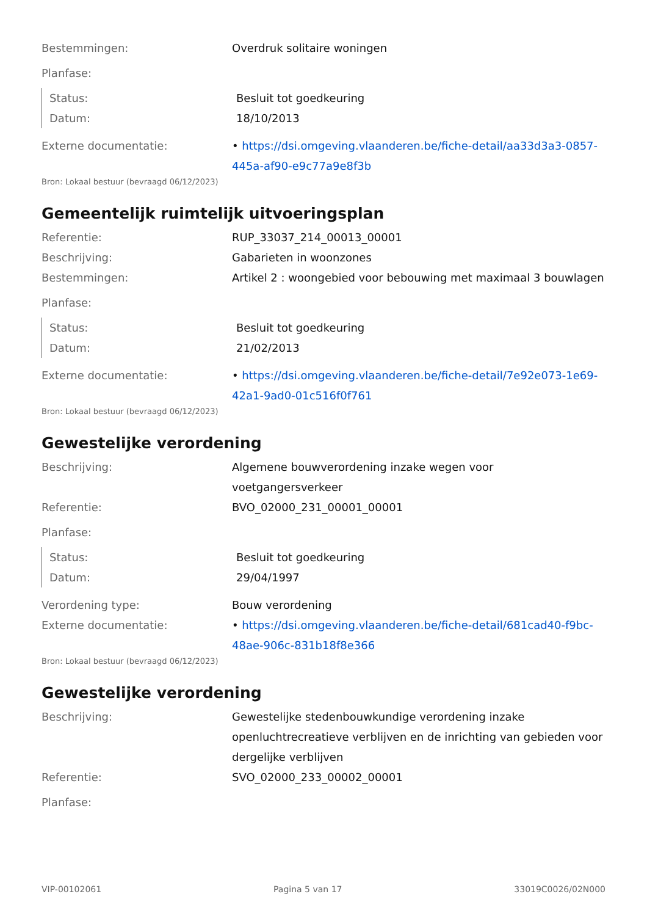Bestemmingen: Overdruk solitaire woningen
Planfase:
Status: Besluit tot goedkeuring
Datum: 18/10/2013
Externe documentatie: • https://dsi.omgeving.vlaanderen.be/fiche-detail/aa33d3a3-0857-445a-af90-e9c77a9e8f3b
Bron: Lokaal bestuur (bevraagd 06/12/2023)
Gemeentelijk ruimtelijk uitvoeringsplan
Referentie: RUP_33037_214_00013_00001
Beschrijving: Gabarieten in woonzones
Bestemmingen: Artikel 2 : woongebied voor bebouwing met maximaal 3 bouwlagen
Planfase:
Status: Besluit tot goedkeuring
Datum: 21/02/2013
Externe documentatie: • https://dsi.omgeving.vlaanderen.be/fiche-detail/7e92e073-1e69-42a1-9ad0-01c516f0f761
Bron: Lokaal bestuur (bevraagd 06/12/2023)
Gewestelijke verordening
Beschrijving: Algemene bouwverordening inzake wegen voor voetgangersverkeer
Referentie: BVO_02000_231_00001_00001
Planfase:
Status: Besluit tot goedkeuring
Datum: 29/04/1997
Verordening type: Bouw verordening
Externe documentatie: • https://dsi.omgeving.vlaanderen.be/fiche-detail/681cad40-f9bc-48ae-906c-831b18f8e366
Bron: Lokaal bestuur (bevraagd 06/12/2023)
Gewestelijke verordening
Beschrijving: Gewestelijke stedenbouwkundige verordening inzake openluchtrecreatieve verblijven en de inrichting van gebieden voor dergelijke verblijven
Referentie: SVO_02000_233_00002_00001
Planfase:
VIP-00102061 Pagina 5 van 17 33019C0026/02N000